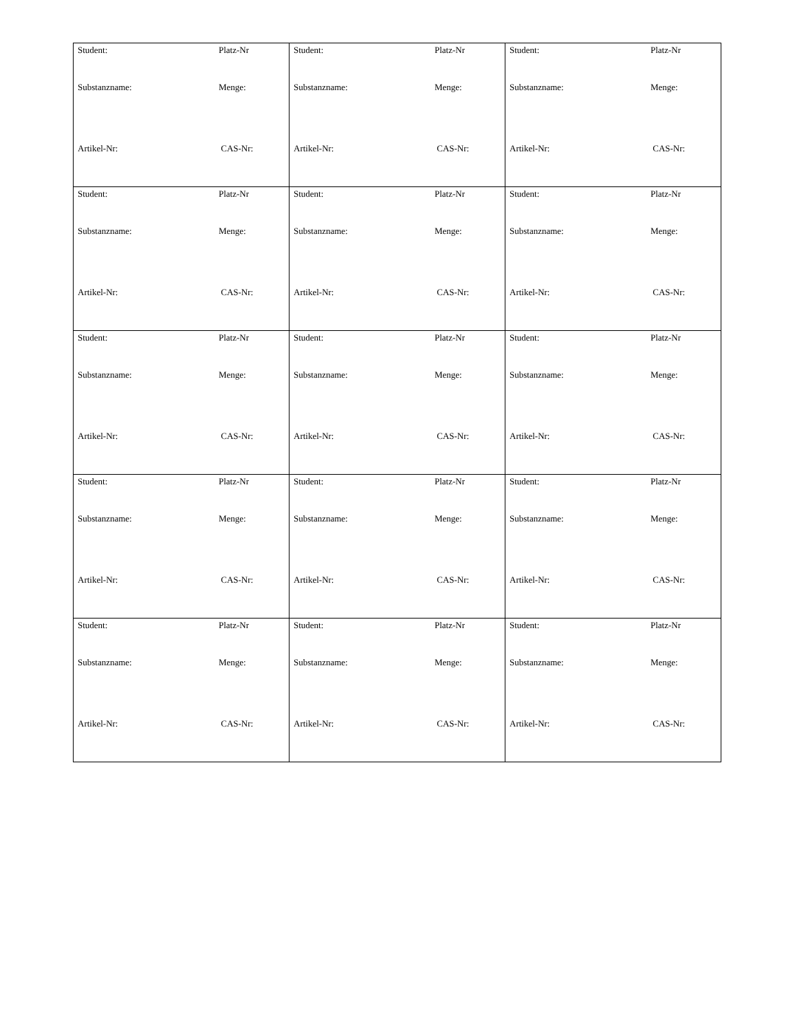| Student: Platz-Nr Substanzname: Menge: Artikel-Nr: CAS-Nr: | Student: Platz-Nr Substanzname: Menge: Artikel-Nr: CAS-Nr: | Student: Platz-Nr Substanzname: Menge: Artikel-Nr: CAS-Nr: |
| Student: Platz-Nr Substanzname: Menge: Artikel-Nr: CAS-Nr: | Student: Platz-Nr Substanzname: Menge: Artikel-Nr: CAS-Nr: | Student: Platz-Nr Substanzname: Menge: Artikel-Nr: CAS-Nr: |
| Student: Platz-Nr Substanzname: Menge: Artikel-Nr: CAS-Nr: | Student: Platz-Nr Substanzname: Menge: Artikel-Nr: CAS-Nr: | Student: Platz-Nr Substanzname: Menge: Artikel-Nr: CAS-Nr: |
| Student: Platz-Nr Substanzname: Menge: Artikel-Nr: CAS-Nr: | Student: Platz-Nr Substanzname: Menge: Artikel-Nr: CAS-Nr: | Student: Platz-Nr Substanzname: Menge: Artikel-Nr: CAS-Nr: |
| Student: Platz-Nr Substanzname: Menge: Artikel-Nr: CAS-Nr: | Student: Platz-Nr Substanzname: Menge: Artikel-Nr: CAS-Nr: | Student: Platz-Nr Substanzname: Menge: Artikel-Nr: CAS-Nr: |